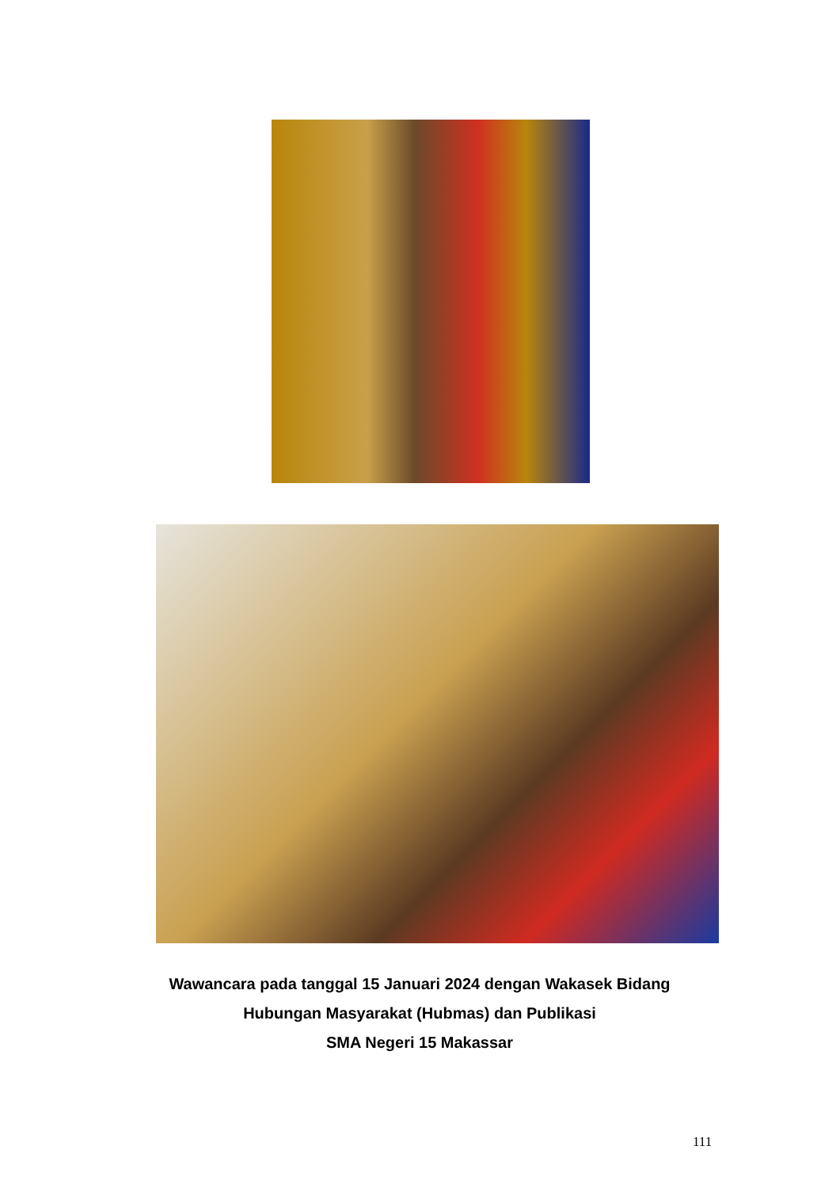Wawancara pada tanggal 15 Januari 2024 dengan Wakasek Bidang
Hubungan Masyarakat (Hubmas) dan Publikasi
SMA Negeri 15 Makassar
111